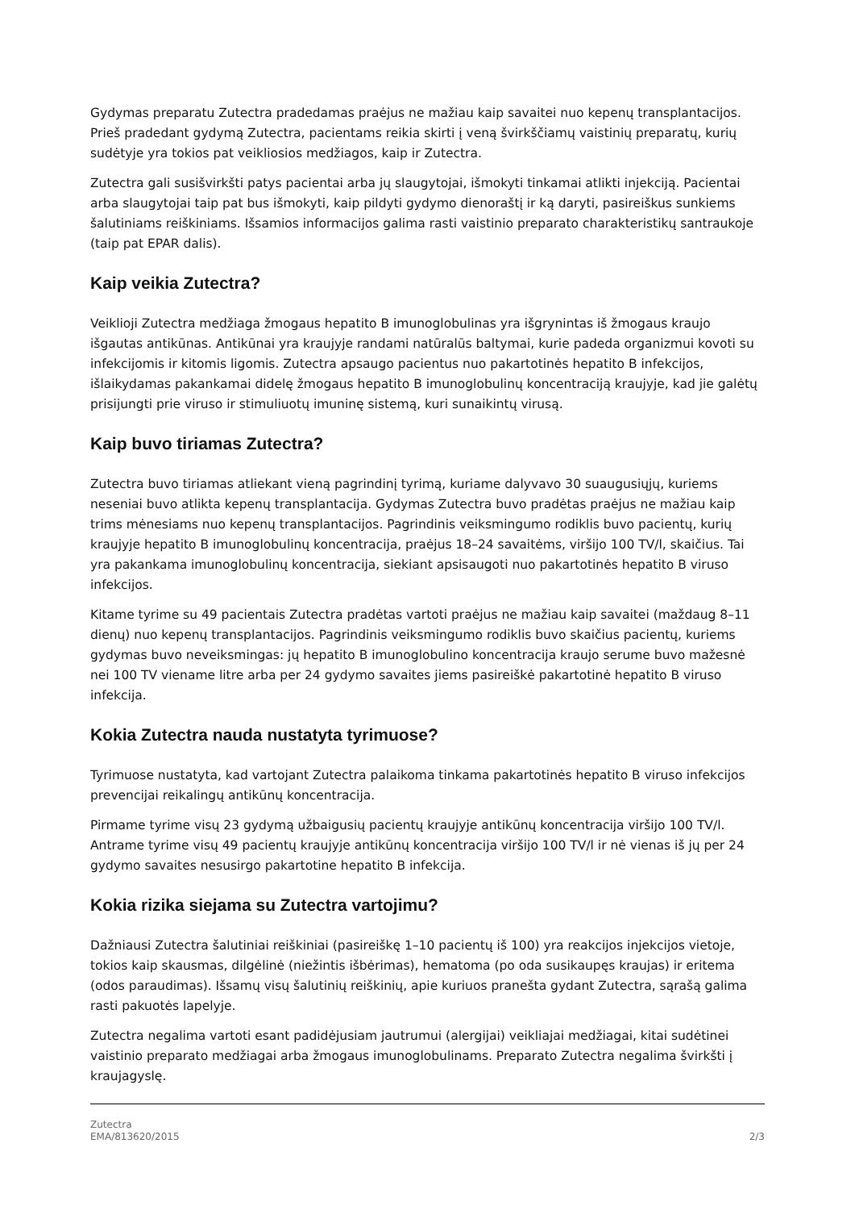Gydymas preparatu Zutectra pradedamas praėjus ne mažiau kaip savaitei nuo kepenų transplantacijos. Prieš pradedant gydymą Zutectra, pacientams reikia skirti į veną švirkščiamų vaistinių preparatų, kurių sudėtyje yra tokios pat veikliosios medžiagos, kaip ir Zutectra.
Zutectra gali susišvirkšti patys pacientai arba jų slaugytojai, išmokyti tinkamai atlikti injekciją. Pacientai arba slaugytojai taip pat bus išmokyti, kaip pildyti gydymo dienoraštį ir ką daryti, pasireiškus sunkiems šalutiniams reiškiniams. Išsamios informacijos galima rasti vaistinio preparato charakteristikų santraukoje (taip pat EPAR dalis).
Kaip veikia Zutectra?
Veiklioji Zutectra medžiaga žmogaus hepatito B imunoglobulinas yra išgrynintas iš žmogaus kraujo išgautas antikūnas. Antikūnai yra kraujyje randami natūralūs baltymai, kurie padeda organizmui kovoti su infekcijomis ir kitomis ligomis. Zutectra apsaugo pacientus nuo pakartotinės hepatito B infekcijos, išlaikydamas pakankamai didelę žmogaus hepatito B imunoglobulinų koncentraciją kraujyje, kad jie galėtų prisijungti prie viruso ir stimuliuotų imuninę sistemą, kuri sunaikintų virusą.
Kaip buvo tiriamas Zutectra?
Zutectra buvo tiriamas atliekant vieną pagrindinį tyrimą, kuriame dalyvavo 30 suaugusiųjų, kuriems neseniai buvo atlikta kepenų transplantacija. Gydymas Zutectra buvo pradėtas praėjus ne mažiau kaip trims mėnesiams nuo kepenų transplantacijos. Pagrindinis veiksmingumo rodiklis buvo pacientų, kurių kraujyje hepatito B imunoglobulinų koncentracija, praėjus 18–24 savaitėms, viršijo 100 TV/l, skaičius. Tai yra pakankama imunoglobulinų koncentracija, siekiant apsisaugoti nuo pakartotinės hepatito B viruso infekcijos.
Kitame tyrime su 49 pacientais Zutectra pradėtas vartoti praėjus ne mažiau kaip savaitei (maždaug 8–11 dienų) nuo kepenų transplantacijos. Pagrindinis veiksmingumo rodiklis buvo skaičius pacientų, kuriems gydymas buvo neveiksmingas: jų hepatito B imunoglobulino koncentracija kraujo serume buvo mažesnė nei 100 TV viename litre arba per 24 gydymo savaites jiems pasireiškė pakartotinė hepatito B viruso infekcija.
Kokia Zutectra nauda nustatyta tyrimuose?
Tyrimuose nustatyta, kad vartojant Zutectra palaikoma tinkama pakartotinės hepatito B viruso infekcijos prevencijai reikalingų antikūnų koncentracija.
Pirmame tyrime visų 23 gydymą užbaigusių pacientų kraujyje antikūnų koncentracija viršijo 100 TV/l. Antrame tyrime visų 49 pacientų kraujyje antikūnų koncentracija viršijo 100 TV/l ir nė vienas iš jų per 24 gydymo savaites nesusirgo pakartotine hepatito B infekcija.
Kokia rizika siejama su Zutectra vartojimu?
Dažniausi Zutectra šalutiniai reiškiniai (pasireiškę 1–10 pacientų iš 100) yra reakcijos injekcijos vietoje, tokios kaip skausmas, dilgėlinė (niežintis išbėrimas), hematoma (po oda susikaupęs kraujas) ir eritema (odos paraudimas). Išsamų visų šalutinių reiškinių, apie kuriuos pranešta gydant Zutectra, sąrašą galima rasti pakuotės lapelyje.
Zutectra negalima vartoti esant padidėjusiam jautrumui (alergijai) veikliajai medžiagai, kitai sudėtinei vaistinio preparato medžiagai arba žmogaus imunoglobulinams. Preparato Zutectra negalima švirkšti į kraujagyslę.
Zutectra
EMA/813620/2015 2/3